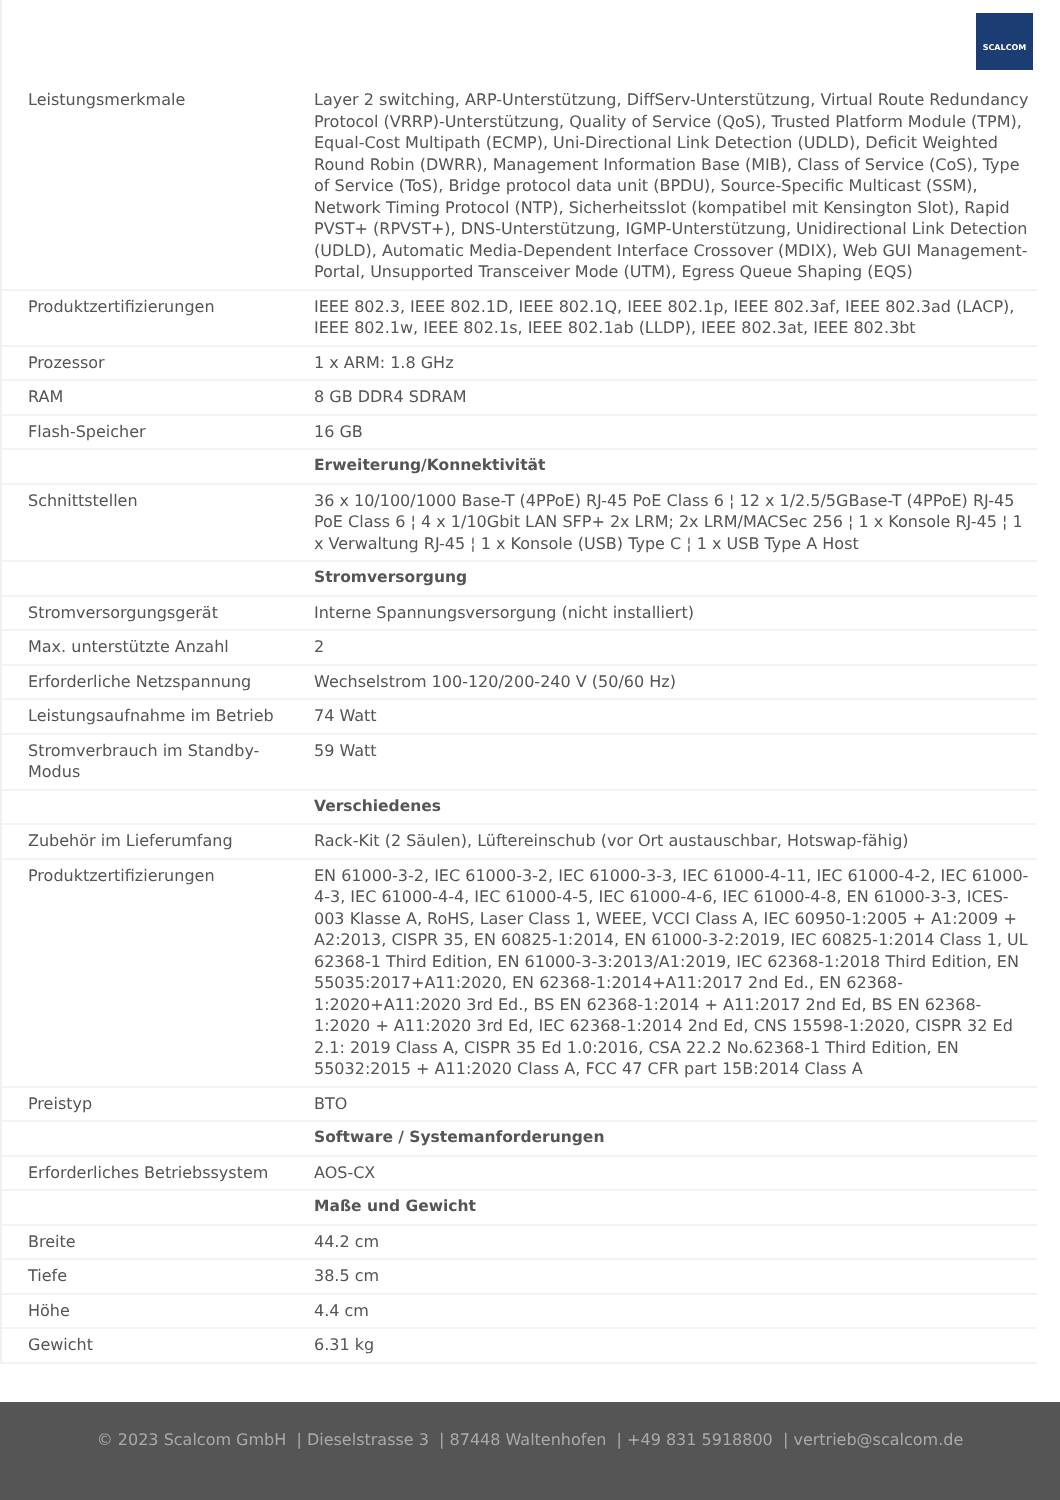SCALCOM
| Leistungsmerkmale | Layer 2 switching, ARP-Unterstützung, DiffServ-Unterstützung, Virtual Route Redundancy Protocol (VRRP)-Unterstützung, Quality of Service (QoS), Trusted Platform Module (TPM), Equal-Cost Multipath (ECMP), Uni-Directional Link Detection (UDLD), Deficit Weighted Round Robin (DWRR), Management Information Base (MIB), Class of Service (CoS), Type of Service (ToS), Bridge protocol data unit (BPDU), Source-Specific Multicast (SSM), Network Timing Protocol (NTP), Sicherheitsslot (kompatibel mit Kensington Slot), Rapid PVST+ (RPVST+), DNS-Unterstützung, IGMP-Unterstützung, Unidirectional Link Detection (UDLD), Automatic Media-Dependent Interface Crossover (MDIX), Web GUI Management-Portal, Unsupported Transceiver Mode (UTM), Egress Queue Shaping (EQS) |
| Produktzertifizierungen | IEEE 802.3, IEEE 802.1D, IEEE 802.1Q, IEEE 802.1p, IEEE 802.3af, IEEE 802.3ad (LACP), IEEE 802.1w, IEEE 802.1s, IEEE 802.1ab (LLDP), IEEE 802.3at, IEEE 802.3bt |
| Prozessor | 1 x ARM: 1.8 GHz |
| RAM | 8 GB DDR4 SDRAM |
| Flash-Speicher | 16 GB |
| | Erweiterung/Konnektivität |
| Schnittstellen | 36 x 10/100/1000 Base-T (4PPoE) RJ-45 PoE Class 6 ¦ 12 x 1/2.5/5GBase-T (4PPoE) RJ-45 PoE Class 6 ¦ 4 x 1/10Gbit LAN SFP+ 2x LRM; 2x LRM/MACSec 256 ¦ 1 x Konsole RJ-45 ¦ 1 x Verwaltung RJ-45 ¦ 1 x Konsole (USB) Type C ¦ 1 x USB Type A Host |
| | Stromversorgung |
| Stromversorgungsgerät | Interne Spannungsversorgung (nicht installiert) |
| Max. unterstützte Anzahl | 2 |
| Erforderliche Netzspannung | Wechselstrom 100-120/200-240 V (50/60 Hz) |
| Leistungsaufnahme im Betrieb | 74 Watt |
| Stromverbrauch im Standby-Modus | 59 Watt |
| | Verschiedenes |
| Zubehör im Lieferumfang | Rack-Kit (2 Säulen), Lüftereinschub (vor Ort austauschbar, Hotswap-fähig) |
| Produktzertifizierungen | EN 61000-3-2, IEC 61000-3-2, IEC 61000-3-3, IEC 61000-4-11, IEC 61000-4-2, IEC 61000-4-3, IEC 61000-4-4, IEC 61000-4-5, IEC 61000-4-6, IEC 61000-4-8, EN 61000-3-3, ICES-003 Klasse A, RoHS, Laser Class 1, WEEE, VCCI Class A, IEC 60950-1:2005 + A1:2009 + A2:2013, CISPR 35, EN 60825-1:2014, EN 61000-3-2:2019, IEC 60825-1:2014 Class 1, UL 62368-1 Third Edition, EN 61000-3-3:2013/A1:2019, IEC 62368-1:2018 Third Edition, EN 55035:2017+A11:2020, EN 62368-1:2014+A11:2017 2nd Ed., EN 62368-1:2020+A11:2020 3rd Ed., BS EN 62368-1:2014 + A11:2017 2nd Ed, BS EN 62368-1:2020 + A11:2020 3rd Ed, IEC 62368-1:2014 2nd Ed, CNS 15598-1:2020, CISPR 32 Ed 2.1: 2019 Class A, CISPR 35 Ed 1.0:2016, CSA 22.2 No.62368-1 Third Edition, EN 55032:2015 + A11:2020 Class A, FCC 47 CFR part 15B:2014 Class A |
| Preistyp | BTO |
| | Software / Systemanforderungen |
| Erforderliches Betriebssystem | AOS-CX |
| | Maße und Gewicht |
| Breite | 44.2 cm |
| Tiefe | 38.5 cm |
| Höhe | 4.4 cm |
| Gewicht | 6.31 kg |
© 2023 Scalcom GmbH | Dieselstrasse 3 | 87448 Waltenhofen | +49 831 5918800 | vertrieb@scalcom.de